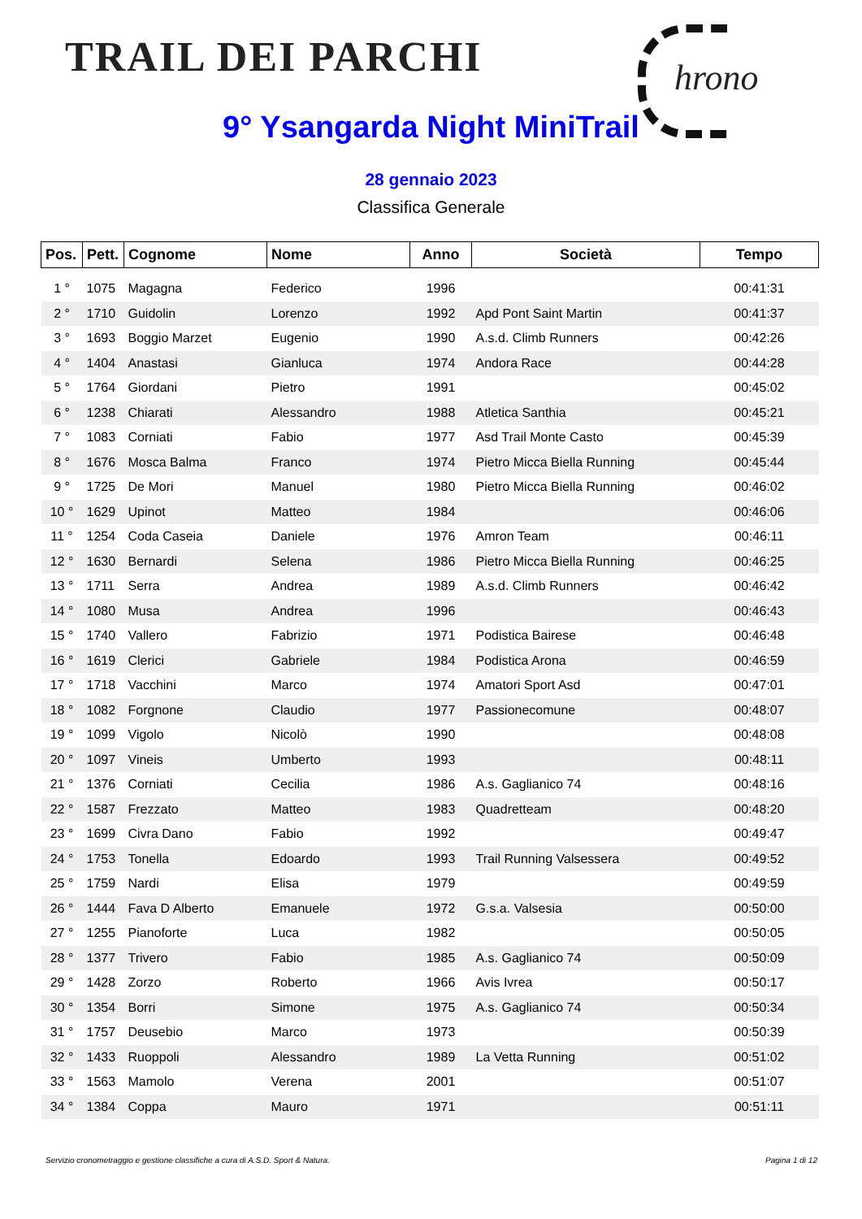TRAIL DEI PARCHI hrono
9° Ysangarda Night MiniTrail
28 gennaio 2023
Classifica Generale
| Pos. | Pett. | Cognome | Nome | Anno | Società | Tempo |
| --- | --- | --- | --- | --- | --- | --- |
| 1 ° | 1075 | Magagna | Federico | 1996 | | 00:41:31 |
| 2 ° | 1710 | Guidolin | Lorenzo | 1992 | Apd Pont Saint Martin | 00:41:37 |
| 3 ° | 1693 | Boggio Marzet | Eugenio | 1990 | A.s.d. Climb Runners | 00:42:26 |
| 4 ° | 1404 | Anastasi | Gianluca | 1974 | Andora Race | 00:44:28 |
| 5 ° | 1764 | Giordani | Pietro | 1991 | | 00:45:02 |
| 6 ° | 1238 | Chiarati | Alessandro | 1988 | Atletica Santhia | 00:45:21 |
| 7 ° | 1083 | Corniati | Fabio | 1977 | Asd Trail Monte Casto | 00:45:39 |
| 8 ° | 1676 | Mosca Balma | Franco | 1974 | Pietro Micca Biella Running | 00:45:44 |
| 9 ° | 1725 | De Mori | Manuel | 1980 | Pietro Micca Biella Running | 00:46:02 |
| 10 ° | 1629 | Upinot | Matteo | 1984 | | 00:46:06 |
| 11 ° | 1254 | Coda Caseia | Daniele | 1976 | Amron Team | 00:46:11 |
| 12 ° | 1630 | Bernardi | Selena | 1986 | Pietro Micca Biella Running | 00:46:25 |
| 13 ° | 1711 | Serra | Andrea | 1989 | A.s.d. Climb Runners | 00:46:42 |
| 14 ° | 1080 | Musa | Andrea | 1996 | | 00:46:43 |
| 15 ° | 1740 | Vallero | Fabrizio | 1971 | Podistica Bairese | 00:46:48 |
| 16 ° | 1619 | Clerici | Gabriele | 1984 | Podistica Arona | 00:46:59 |
| 17 ° | 1718 | Vacchini | Marco | 1974 | Amatori Sport Asd | 00:47:01 |
| 18 ° | 1082 | Forgnone | Claudio | 1977 | Passionecomune | 00:48:07 |
| 19 ° | 1099 | Vigolo | Nicolò | 1990 | | 00:48:08 |
| 20 ° | 1097 | Vineis | Umberto | 1993 | | 00:48:11 |
| 21 ° | 1376 | Corniati | Cecilia | 1986 | A.s. Gaglianico 74 | 00:48:16 |
| 22 ° | 1587 | Frezzato | Matteo | 1983 | Quadretteam | 00:48:20 |
| 23 ° | 1699 | Civra Dano | Fabio | 1992 | | 00:49:47 |
| 24 ° | 1753 | Tonella | Edoardo | 1993 | Trail Running Valsessera | 00:49:52 |
| 25 ° | 1759 | Nardi | Elisa | 1979 | | 00:49:59 |
| 26 ° | 1444 | Fava D Alberto | Emanuele | 1972 | G.s.a. Valsesia | 00:50:00 |
| 27 ° | 1255 | Pianoforte | Luca | 1982 | | 00:50:05 |
| 28 ° | 1377 | Trivero | Fabio | 1985 | A.s. Gaglianico 74 | 00:50:09 |
| 29 ° | 1428 | Zorzo | Roberto | 1966 | Avis Ivrea | 00:50:17 |
| 30 ° | 1354 | Borri | Simone | 1975 | A.s. Gaglianico 74 | 00:50:34 |
| 31 ° | 1757 | Deusebio | Marco | 1973 | | 00:50:39 |
| 32 ° | 1433 | Ruoppoli | Alessandro | 1989 | La Vetta Running | 00:51:02 |
| 33 ° | 1563 | Mamolo | Verena | 2001 | | 00:51:07 |
| 34 ° | 1384 | Coppa | Mauro | 1971 | | 00:51:11 |
Servizio cronometraggio e gestione classifiche a cura di A.S.D. Sport & Natura. Pagina 1 di 12